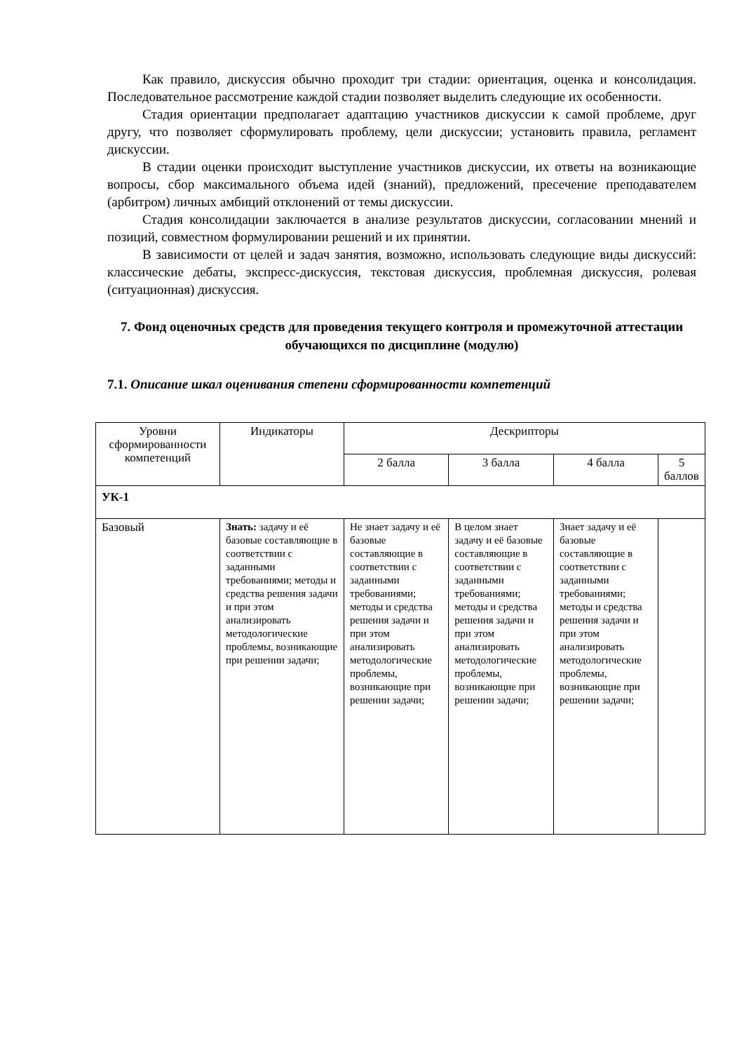Как правило, дискуссия обычно проходит три стадии: ориентация, оценка и консолидация. Последовательное рассмотрение каждой стадии позволяет выделить следующие их особенности.
Стадия ориентации предполагает адаптацию участников дискуссии к самой проблеме, друг другу, что позволяет сформулировать проблему, цели дискуссии; установить правила, регламент дискуссии.
В стадии оценки происходит выступление участников дискуссии, их ответы на возникающие вопросы, сбор максимального объема идей (знаний), предложений, пресечение преподавателем (арбитром) личных амбиций отклонений от темы дискуссии.
Стадия консолидации заключается в анализе результатов дискуссии, согласовании мнений и позиций, совместном формулировании решений и их принятии.
В зависимости от целей и задач занятия, возможно, использовать следующие виды дискуссий: классические дебаты, экспресс-дискуссия, текстовая дискуссия, проблемная дискуссия, ролевая (ситуационная) дискуссия.
7. Фонд оценочных средств для проведения текущего контроля и промежуточной аттестации обучающихся по дисциплине (модулю)
7.1. Описание шкал оценивания степени сформированности компетенций
| Уровни сформированности компетенций | Индикаторы | Дескрипторы | | | |
| --- | --- | --- | --- | --- | --- |
| | | 2 балла | 3 балла | 4 балла | 5 баллов |
| УК-1 | | | | | |
| Базовый | Знать: задачу и её базовые составляющие в соответствии с заданными требованиями; методы и средства решения задачи и при этом анализировать методологические проблемы, возникающие при решении задачи; | Не знает задачу и её базовые составляющие в соответствии с заданными требованиями; методы и средства решения задачи и при этом анализировать методологические проблемы, возникающие при решении задачи; | В целом знает задачу и её базовые составляющие в соответствии с заданными требованиями; методы и средства решения задачи и при этом анализировать методологические проблемы, возникающие при решении задачи; | Знает задачу и её базовые составляющие в соответствии с заданными требованиями; методы и средства решения задачи и при этом анализировать методологические проблемы, возникающие при решении задачи; | |